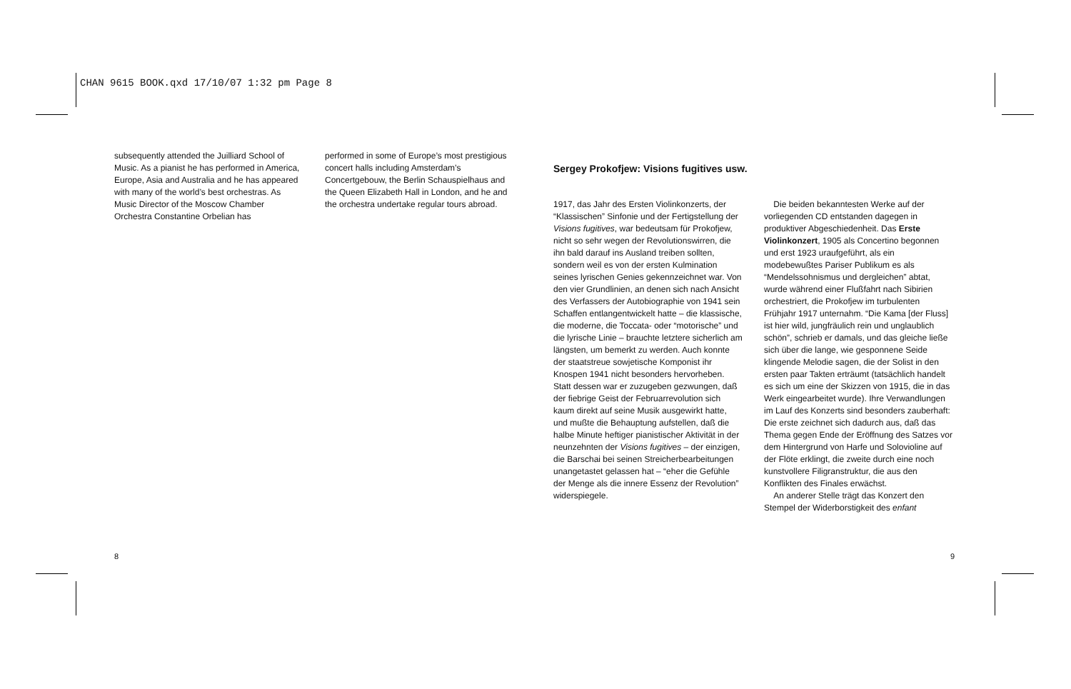CHAN 9615 BOOK.qxd 17/10/07 1:32 pm Page 8
subsequently attended the Juilliard School of Music. As a pianist he has performed in America, Europe, Asia and Australia and he has appeared with many of the world’s best orchestras. As Music Director of the Moscow Chamber Orchestra Constantine Orbelian has
performed in some of Europe’s most prestigious concert halls including Amsterdam’s Concertgebouw, the Berlin Schauspielhaus and the Queen Elizabeth Hall in London, and he and the orchestra undertake regular tours abroad.
Sergey Prokofjew: Visions fugitives usw.
1917, das Jahr des Ersten Violinkonzerts, der “Klassischen” Sinfonie und der Fertigstellung der Visions fugitives, war bedeutsam für Prokofjew, nicht so sehr wegen der Revolutionswirren, die ihn bald darauf ins Ausland treiben sollten, sondern weil es von der ersten Kulmination seines lyrischen Genies gekennzeichnet war. Von den vier Grundlinien, an denen sich nach Ansicht des Verfassers der Autobiographie von 1941 sein Schaffen entlangentwickelt hatte – die klassische, die moderne, die Toccata- oder “motorische” und die lyrische Linie – brauchte letztere sicherlich am längsten, um bemerkt zu werden. Auch konnte der staatstreue sowjetische Komponist ihr Knospen 1941 nicht besonders hervorheben. Statt dessen war er zuzugeben gezwungen, daß der fiebrige Geist der Februarrevolution sich kaum direkt auf seine Musik ausgewirkt hatte, und mußte die Behauptung aufstellen, daß die halbe Minute heftiger pianistischer Aktivität in der neunzehnten der Visions fugitives – der einzigen, die Barschai bei seinen Streicherbearbeitungen unangetastet gelassen hat – “eher die Gefühle der Menge als die innere Essenz der Revolution” widerspiegele.
Die beiden bekanntesten Werke auf der vorliegenden CD entstanden dagegen in produktiver Abgeschiedenheit. Das Erste Violinkonzert, 1905 als Concertino begonnen und erst 1923 uraufgeführt, als ein modebewußtes Pariser Publikum es als “Mendelssohnismus und dergleichen” abtat, wurde während einer Flußfahrt nach Sibirien orchestriert, die Prokofjew im turbulenten Frühjahr 1917 unternahm. “Die Kama [der Fluss] ist hier wild, jungfräulich rein und unglaublich schön”, schrieb er damals, und das gleiche ließe sich über die lange, wie gesponnene Seide klingende Melodie sagen, die der Solist in den ersten paar Takten erträumt (tatsächlich handelt es sich um eine der Skizzen von 1915, die in das Werk eingearbeitet wurde). Ihre Verwandlungen im Lauf des Konzerts sind besonders zauberhaft: Die erste zeichnet sich dadurch aus, daß das Thema gegen Ende der Eröffnung des Satzes vor dem Hintergrund von Harfe und Solovioline auf der Flöte erklingt, die zweite durch eine noch kunstvollere Filigranstruktur, die aus den Konflikten des Finales erwächst.
An anderer Stelle trägt das Konzert den Stempel der Widerborstigkeit des enfant
8 9